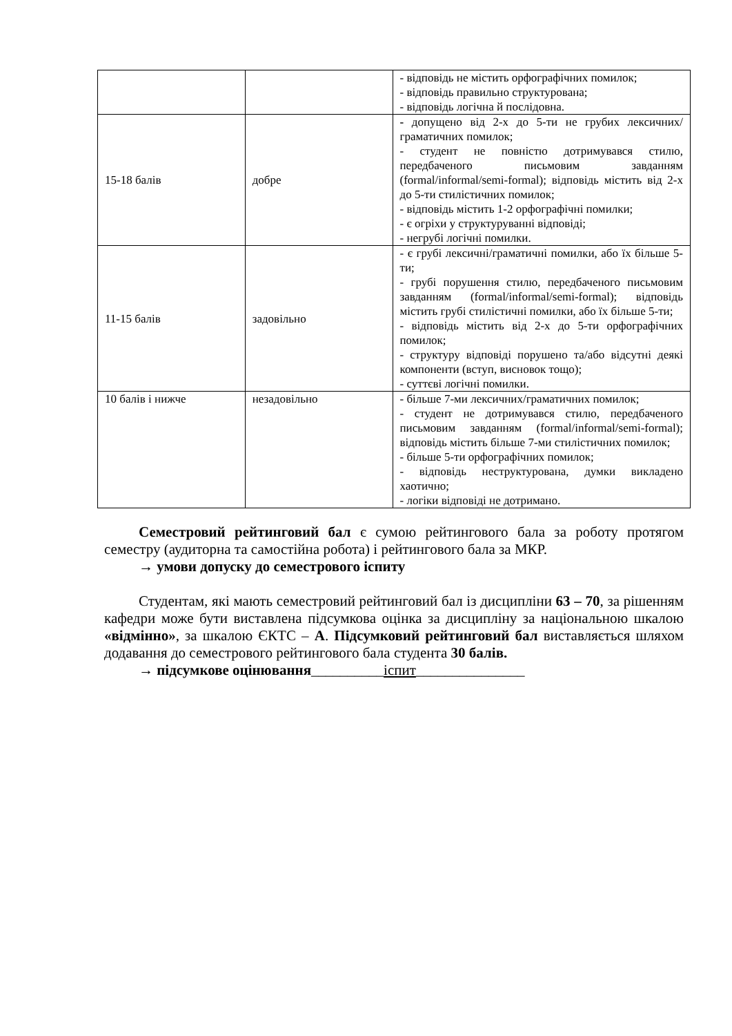| | | - відповідь не містить орфографічних помилок; - відповідь правильно структурована; - відповідь логічна й послідовна. |
| 15-18 балів | добре | - допущено від 2-х до 5-ти не грубих лексичних/граматичних помилок; - студент не повністю дотримувався стилю, передбаченого письмовим завданням (formal/informal/semi-formal); відповідь містить від 2-х до 5-ти стилістичних помилок; - відповідь містить 1-2 орфографічні помилки; - є огріхи у структуруванні відповіді; - негрубі логічні помилки. |
| 11-15 балів | задовільно | - є грубі лексичні/граматичні помилки, або їх більше 5-ти; - грубі порушення стилю, передбаченого письмовим завданням (formal/informal/semi-formal); відповідь містить грубі стилістичні помилки, або їх більше 5-ти; - відповідь містить від 2-х до 5-ти орфографічних помилок; - структуру відповіді порушено та/або відсутні деякі компоненти (вступ, висновок тощо); - суттєві логічні помилки. |
| 10 балів і нижче | незадовільно | - більше 7-ми лексичних/граматичних помилок; - студент не дотримувався стилю, передбаченого письмовим завданням (formal/informal/semi-formal); відповідь містить більше 7-ми стилістичних помилок; - більше 5-ти орфографічних помилок; - відповідь неструктурована, думки викладено хаотично; - логіки відповіді не дотримано. |
Семестровий рейтинговий бал є сумою рейтингового бала за роботу протягом семестру (аудиторна та самостійна робота) і рейтингового бала за МКР.
→ умови допуску до семестрового іспиту
Студентам, які мають семестровий рейтинговий бал із дисципліни 63 – 70, за рішенням кафедри може бути виставлена підсумкова оцінка за дисципліну за національною шкалою «відмінно», за шкалою ЄКТС – А. Підсумковий рейтинговий бал виставляється шляхом додавання до семестрового рейтингового бала студента 30 балів.
→ підсумкове оцінювання__________іспит_______________